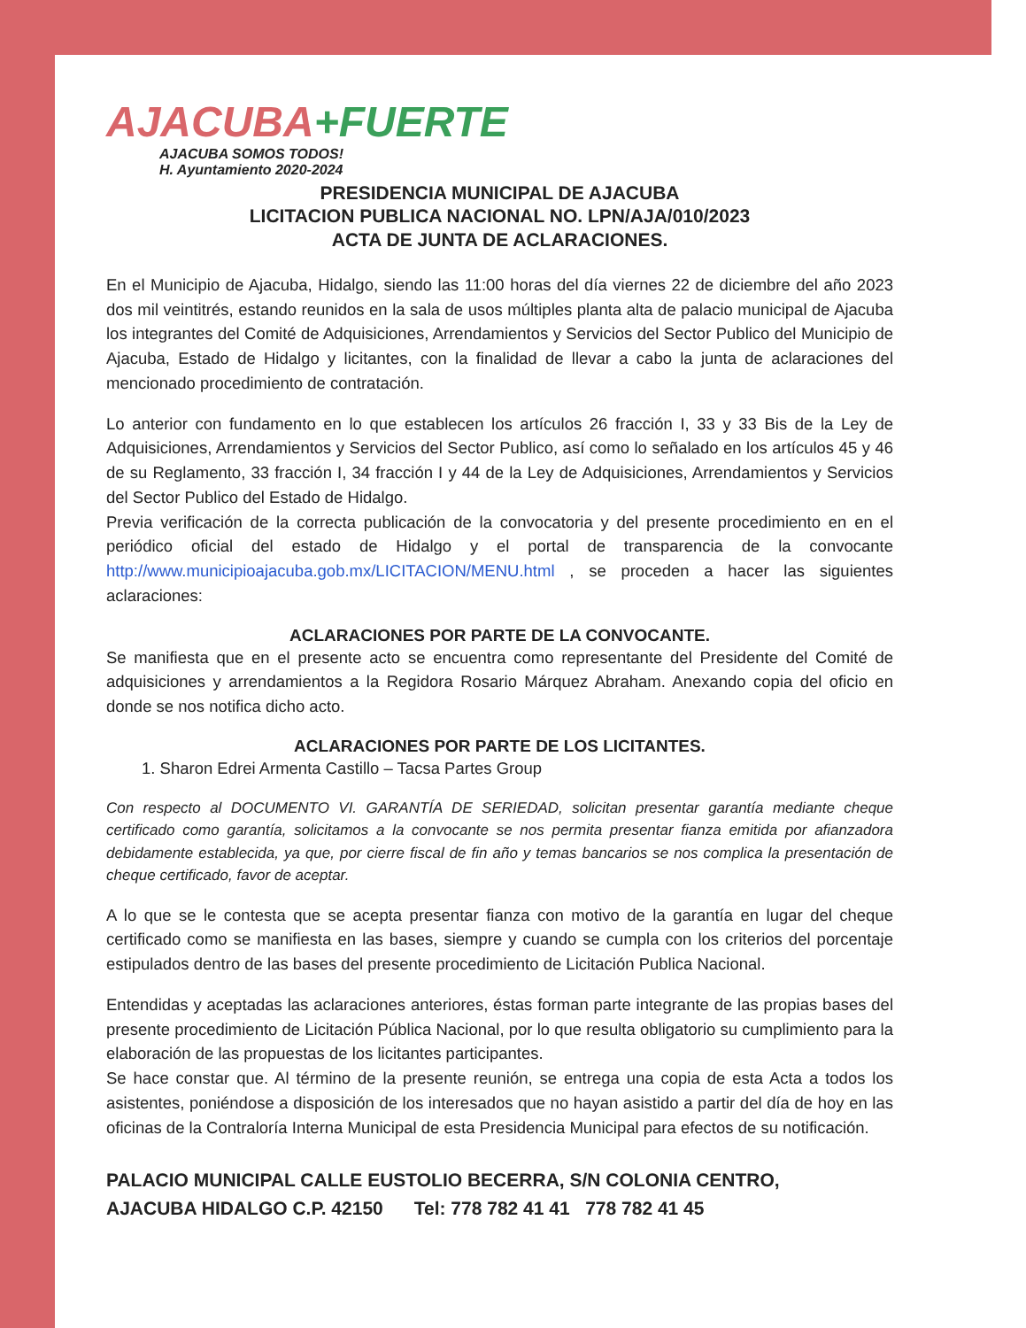AJACUBA+FUERTE
AJACUBA SOMOS TODOS!
H. Ayuntamiento 2020-2024
PRESIDENCIA MUNICIPAL DE AJACUBA
LICITACION PUBLICA NACIONAL NO. LPN/AJA/010/2023
ACTA DE JUNTA DE ACLARACIONES.
En el Municipio de Ajacuba, Hidalgo, siendo las 11:00 horas del día viernes 22 de diciembre del año 2023 dos mil veintitrés, estando reunidos en la sala de usos múltiples planta alta de palacio municipal de Ajacuba los integrantes del Comité de Adquisiciones, Arrendamientos y Servicios del Sector Publico del Municipio de Ajacuba, Estado de Hidalgo y licitantes, con la finalidad de llevar a cabo la junta de aclaraciones del mencionado procedimiento de contratación.
Lo anterior con fundamento en lo que establecen los artículos 26 fracción I, 33 y 33 Bis de la Ley de Adquisiciones, Arrendamientos y Servicios del Sector Publico, así como lo señalado en los artículos 45 y 46 de su Reglamento, 33 fracción I, 34 fracción I y 44 de la Ley de Adquisiciones, Arrendamientos y Servicios del Sector Publico del Estado de Hidalgo.
Previa verificación de la correcta publicación de la convocatoria y del presente procedimiento en en el periódico oficial del estado de Hidalgo y el portal de transparencia de la convocante http://www.municipioajacuba.gob.mx/LICITACION/MENU.html , se proceden a hacer las siguientes aclaraciones:
ACLARACIONES POR PARTE DE LA CONVOCANTE.
Se manifiesta que en el presente acto se encuentra como representante del Presidente del Comité de adquisiciones y arrendamientos a la Regidora Rosario Márquez Abraham. Anexando copia del oficio en donde se nos notifica dicho acto.
ACLARACIONES POR PARTE DE LOS LICITANTES.
1. Sharon Edrei Armenta Castillo – Tacsa Partes Group
Con respecto al DOCUMENTO VI. GARANTÍA DE SERIEDAD, solicitan presentar garantía mediante cheque certificado como garantía, solicitamos a la convocante se nos permita presentar fianza emitida por afianzadora debidamente establecida, ya que, por cierre fiscal de fin año y temas bancarios se nos complica la presentación de cheque certificado, favor de aceptar.
A lo que se le contesta que se acepta presentar fianza con motivo de la garantía en lugar del cheque certificado como se manifiesta en las bases, siempre y cuando se cumpla con los criterios del porcentaje estipulados dentro de las bases del presente procedimiento de Licitación Publica Nacional.
Entendidas y aceptadas las aclaraciones anteriores, éstas forman parte integrante de las propias bases del presente procedimiento de Licitación Pública Nacional, por lo que resulta obligatorio su cumplimiento para la elaboración de las propuestas de los licitantes participantes.
Se hace constar que. Al término de la presente reunión, se entrega una copia de esta Acta a todos los asistentes, poniéndose a disposición de los interesados que no hayan asistido a partir del día de hoy en las oficinas de la Contraloría Interna Municipal de esta Presidencia Municipal para efectos de su notificación.
PALACIO MUNICIPAL CALLE EUSTOLIO BECERRA, S/N COLONIA CENTRO,
AJACUBA HIDALGO C.P. 42150 Tel: 778 782 41 41 778 782 41 45